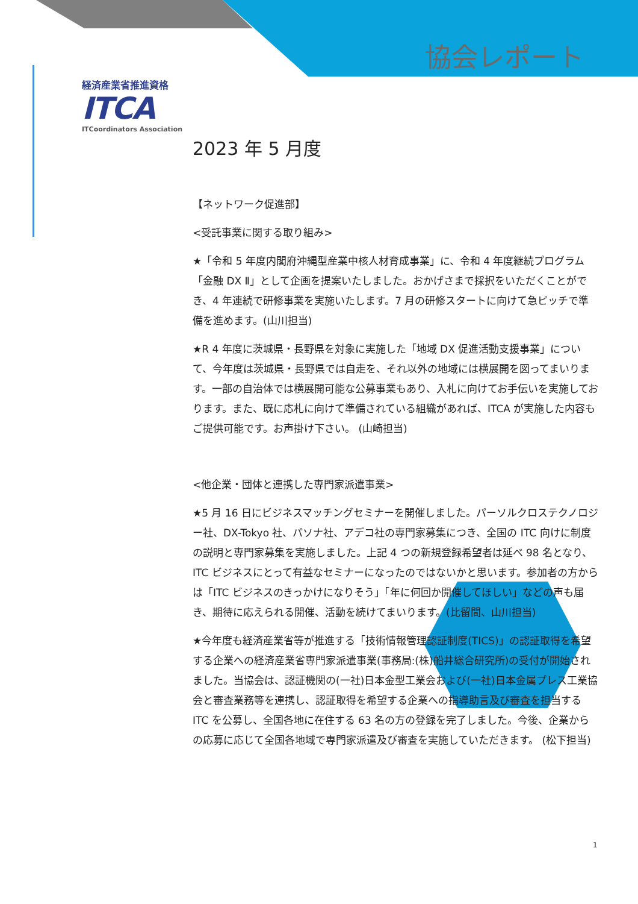協会レポート
経済産業省推進資格
ITCA
ITCoordinators Association
2023 年 5 月度
【ネットワーク促進部】
<受託事業に関する取り組み>
★「令和 5 年度内閣府沖縄型産業中核人材育成事業」に、令和 4 年度継続プログラム「金融 DX Ⅱ」として企画を提案いたしました。おかげさまで採択をいただくことができ、4 年連続で研修事業を実施いたします。7 月の研修スタートに向けて急ピッチで準備を進めます。(山川担当)
★R 4 年度に茨城県・長野県を対象に実施した「地域 DX 促進活動支援事業」について、今年度は茨城県・長野県では自走を、それ以外の地域には横展開を図ってまいります。一部の自治体では横展開可能な公募事業もあり、入札に向けてお手伝いを実施しております。また、既に応札に向けて準備されている組織があれば、ITCA が実施した内容もご提供可能です。お声掛け下さい。 (山崎担当)
<他企業・団体と連携した専門家派遣事業>
★5 月 16 日にビジネスマッチングセミナーを開催しました。パーソルクロステクノロジー社、DX-Tokyo 社、パソナ社、アデコ社の専門家募集につき、全国の ITC 向けに制度の説明と専門家募集を実施しました。上記 4 つの新規登録希望者は延べ 98 名となり、ITC ビジネスにとって有益なセミナーになったのではないかと思います。参加者の方からは「ITC ビジネスのきっかけになりそう」「年に何回か開催してほしい」などの声も届き、期待に応えられる開催、活動を続けてまいります。(比留間、山川担当)
★今年度も経済産業省等が推進する「技術情報管理認証制度(TICS)」の認証取得を希望する企業への経済産業省専門家派遣事業(事務局:(株)船井総合研究所)の受付が開始されました。当協会は、認証機関の(一社)日本金型工業会および(一社)日本金属プレス工業協会と審査業務等を連携し、認証取得を希望する企業への指導助言及び審査を担当する ITC を公募し、全国各地に在住する 63 名の方の登録を完了しました。今後、企業からの応募に応じて全国各地域で専門家派遣及び審査を実施していただきます。 (松下担当)
1